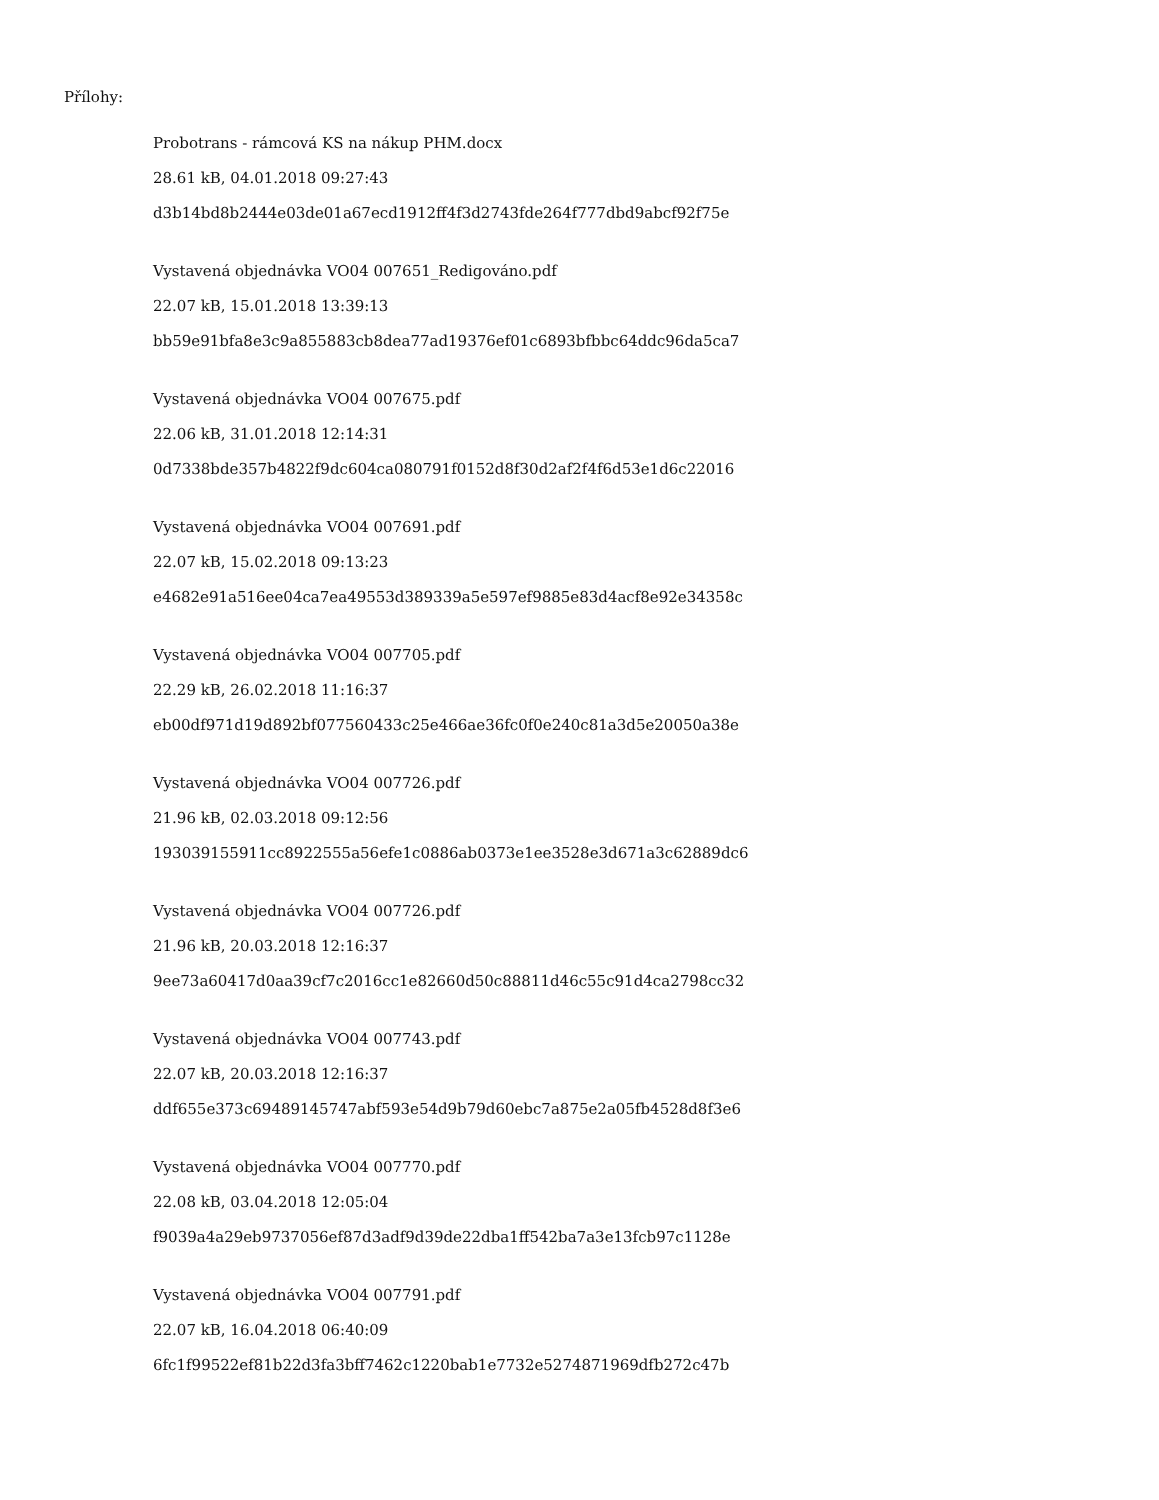Přílohy:
Probotrans - rámcová KS na nákup PHM.docx
28.61 kB, 04.01.2018 09:27:43
d3b14bd8b2444e03de01a67ecd1912ff4f3d2743fde264f777dbd9abcf92f75e
Vystavená objednávka VO04 007651_Redigováno.pdf
22.07 kB, 15.01.2018 13:39:13
bb59e91bfa8e3c9a855883cb8dea77ad19376ef01c6893bfbbc64ddc96da5ca7
Vystavená objednávka VO04 007675.pdf
22.06 kB, 31.01.2018 12:14:31
0d7338bde357b4822f9dc604ca080791f0152d8f30d2af2f4f6d53e1d6c22016
Vystavená objednávka VO04 007691.pdf
22.07 kB, 15.02.2018 09:13:23
e4682e91a516ee04ca7ea49553d389339a5e597ef9885e83d4acf8e92e34358c
Vystavená objednávka VO04 007705.pdf
22.29 kB, 26.02.2018 11:16:37
eb00df971d19d892bf077560433c25e466ae36fc0f0e240c81a3d5e20050a38e
Vystavená objednávka VO04 007726.pdf
21.96 kB, 02.03.2018 09:12:56
193039155911cc8922555a56efe1c0886ab0373e1ee3528e3d671a3c62889dc6
Vystavená objednávka VO04 007726.pdf
21.96 kB, 20.03.2018 12:16:37
9ee73a60417d0aa39cf7c2016cc1e82660d50c88811d46c55c91d4ca2798cc32
Vystavená objednávka VO04 007743.pdf
22.07 kB, 20.03.2018 12:16:37
ddf655e373c69489145747abf593e54d9b79d60ebc7a875e2a05fb4528d8f3e6
Vystavená objednávka VO04 007770.pdf
22.08 kB, 03.04.2018 12:05:04
f9039a4a29eb9737056ef87d3adf9d39de22dba1ff542ba7a3e13fcb97c1128e
Vystavená objednávka VO04 007791.pdf
22.07 kB, 16.04.2018 06:40:09
6fc1f99522ef81b22d3fa3bff7462c1220bab1e7732e5274871969dfb272c47b